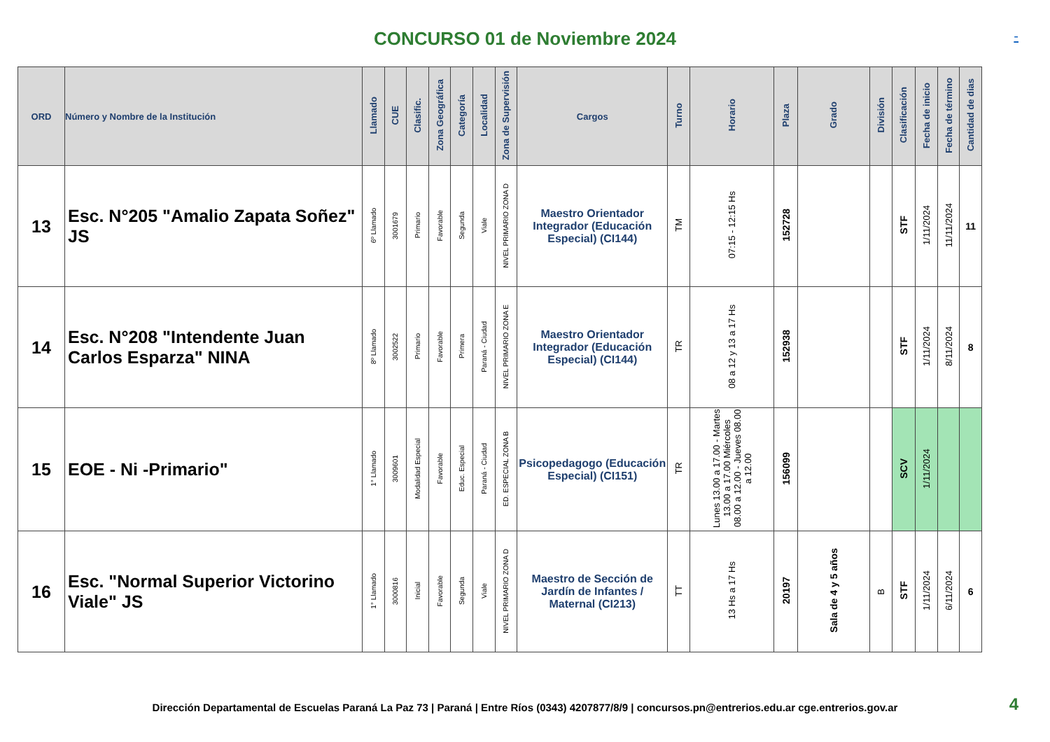CONCURSO 01 de Noviembre 2024
-
| ORD | Número y Nombre de la Institución | Llamado | CUE | Clasific. | Zona Geográfica | Categoría | Localidad | Zona de Supervisión | Cargos | Turno | Horario | Plaza | Grado | División | Clasificación | Fecha de inicio | Fecha de término | Cantidad de dias |
| --- | --- | --- | --- | --- | --- | --- | --- | --- | --- | --- | --- | --- | --- | --- | --- | --- | --- | --- |
| 13 | Esc. N°205 "Amalio Zapata Soñez" JS | 6º Llamado | 3001679 | Primario | Favorable | Segunda | Viale | NIVEL PRIMARIO ZONA D | Maestro Orientador Integrador (Educación Especial) (CI144) | TM | 07:15 - 12:15 Hs | 152728 | | | STF | 1/11/2024 | 11/11/2024 | 11 |
| 14 | Esc. N°208 "Intendente Juan Carlos Esparza" NINA | 8º Llamado | 3002522 | Primario | Favorable | Primera | Paraná - Ciudad | NIVEL PRIMARIO ZONA E | Maestro Orientador Integrador (Educación Especial) (CI144) | TR | 08 a 12 y 13 a 17 Hs | 152938 | | | STF | 1/11/2024 | 8/11/2024 | 8 |
| 15 | EOE - Ni -Primario" | 1° Llamado | 3009601 | Modalidad Especial | Favorable | Educ. Especial | Paraná - Ciudad | ED. ESPECIAL ZONA B | Psicopedagogo (Educación Especial) (CI151) | TR | Lunes 13.00 a 17.00 - Martes 13.00 a 17.00 Miércoles 08.00 a 12.00 - Jueves 08.00 a 12.00 | 156099 | | | SCV | 1/11/2024 | | |
| 16 | Esc. "Normal Superior Victorino Viale" JS | 1° Llamado | 3000816 | Inicial | Favorable | Segunda | Viale | NIVEL PRIMARIO ZONA D | Maestro de Sección de Jardín de Infantes / Maternal (CI213) | TT | 13 Hs a 17 Hs | 20197 | Sala de 4 y 5 años | B | STF | 1/11/2024 | 6/11/2024 | 6 |
Dirección Departamental de Escuelas Paraná La Paz 73 | Paraná | Entre Ríos (0343) 4207877/8/9 | concursos.pn@entrerios.edu.ar cge.entrerios.gov.ar 4